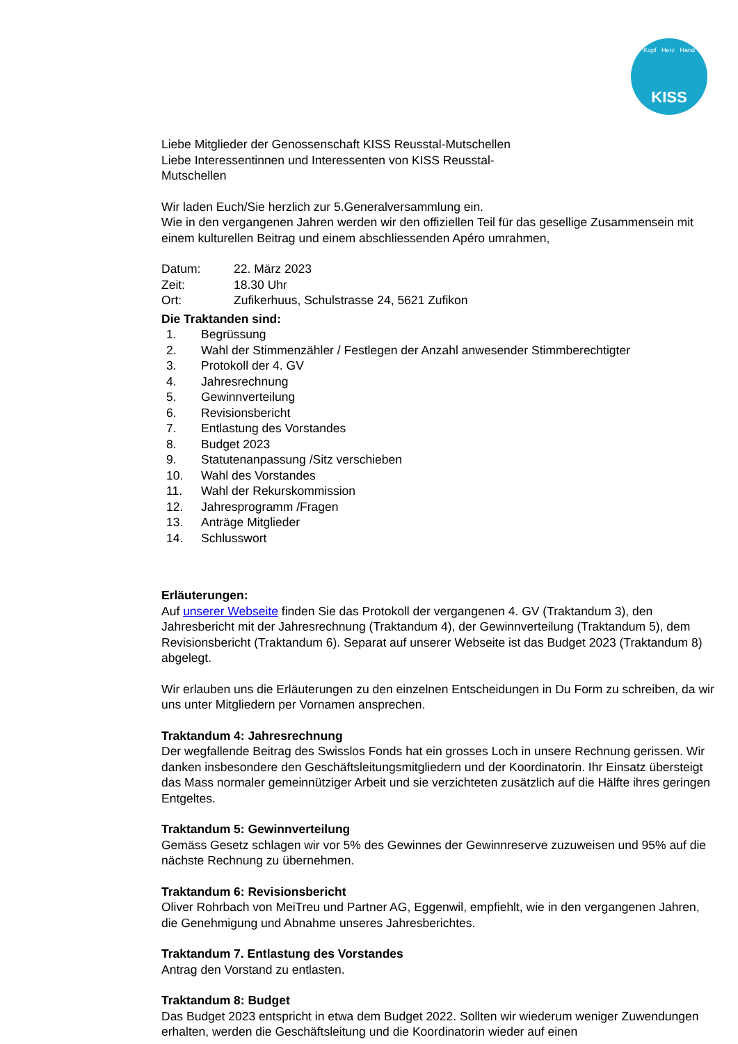Kopf Herz Hand
KISS
Liebe Mitglieder der Genossenschaft KISS Reusstal-Mutschellen
Liebe Interessentinnen und Interessenten von KISS Reusstal-
Mutschellen
Wir laden Euch/Sie herzlich zur 5.Generalversammlung ein.
Wie in den vergangenen Jahren werden wir den offiziellen Teil für das gesellige Zusammensein mit einem kulturellen Beitrag und einem abschliessenden Apéro umrahmen,
Datum: 22. März 2023
Zeit: 18.30 Uhr
Ort: Zufikerhuus, Schulstrasse 24, 5621 Zufikon
Die Traktanden sind:
1. Begrüssung
2. Wahl der Stimmenzähler / Festlegen der Anzahl anwesender Stimmberechtigter
3. Protokoll der 4. GV
4. Jahresrechnung
5. Gewinnverteilung
6. Revisionsbericht
7. Entlastung des Vorstandes
8. Budget 2023
9. Statutenanpassung /Sitz verschieben
10. Wahl des Vorstandes
11. Wahl der Rekurskommission
12. Jahresprogramm /Fragen
13. Anträge Mitglieder
14. Schlusswort
Erläuterungen:
Auf unserer Webseite finden Sie das Protokoll der vergangenen 4. GV (Traktandum 3), den Jahresbericht mit der Jahresrechnung (Traktandum 4), der Gewinnverteilung (Traktandum 5), dem Revisionsbericht (Traktandum 6). Separat auf unserer Webseite ist das Budget 2023 (Traktandum 8) abgelegt.
Wir erlauben uns die Erläuterungen zu den einzelnen Entscheidungen in Du Form zu schreiben, da wir uns unter Mitgliedern per Vornamen ansprechen.
Traktandum 4: Jahresrechnung
Der wegfallende Beitrag des Swisslos Fonds hat ein grosses Loch in unsere Rechnung gerissen. Wir danken insbesondere den Geschäftsleitungsmitgliedern und der Koordinatorin. Ihr Einsatz übersteigt das Mass normaler gemeinnütziger Arbeit und sie verzichteten zusätzlich auf die Hälfte ihres geringen Entgeltes.
Traktandum 5: Gewinnverteilung
Gemäss Gesetz schlagen wir vor 5% des Gewinnes der Gewinnreserve zuzuweisen und 95% auf die nächste Rechnung zu übernehmen.
Traktandum 6: Revisionsbericht
Oliver Rohrbach von MeiTreu und Partner AG, Eggenwil, empfiehlt, wie in den vergangenen Jahren, die Genehmigung und Abnahme unseres Jahresberichtes.
Traktandum 7. Entlastung des Vorstandes
Antrag den Vorstand zu entlasten.
Traktandum 8: Budget
Das Budget 2023 entspricht in etwa dem Budget 2022. Sollten wir wiederum weniger Zuwendungen erhalten, werden die Geschäftsleitung und die Koordinatorin wieder auf einen